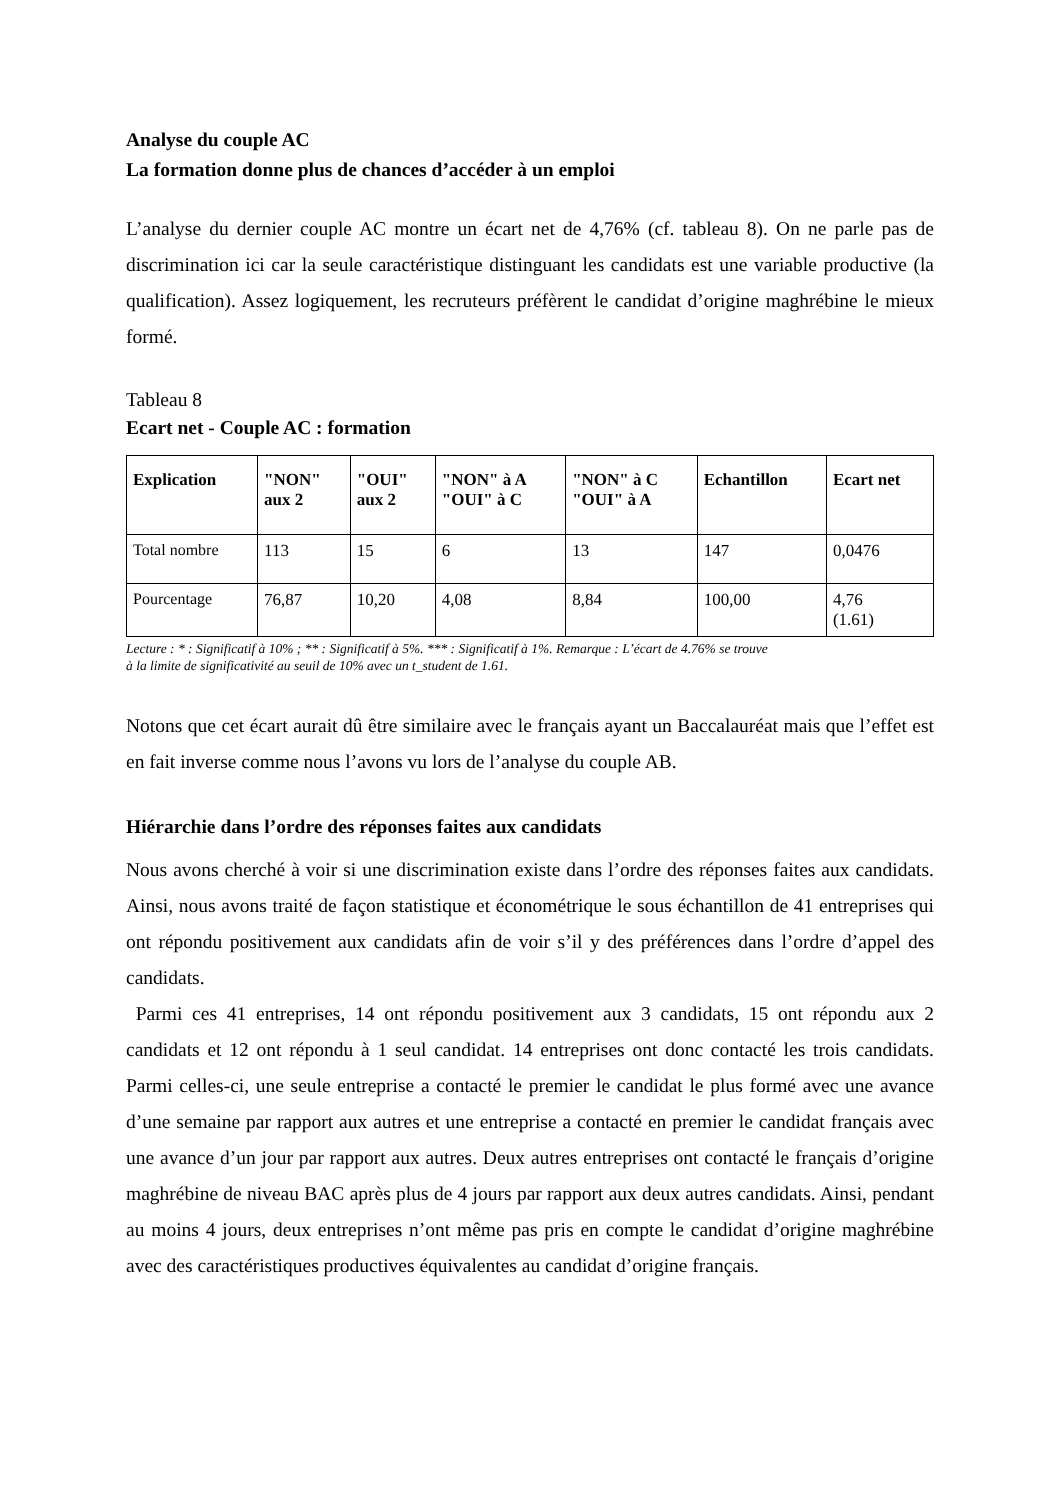Analyse du couple AC
La formation donne plus de chances d’accéder à un emploi
L’analyse du dernier couple AC montre un écart net de 4,76% (cf. tableau 8). On ne parle pas de discrimination ici car la seule caractéristique distinguant les candidats est une variable productive (la qualification). Assez logiquement, les recruteurs préfèrent le candidat d’origine maghrébine le mieux formé.
Tableau 8
Ecart net - Couple AC : formation
| Explication | "NON" aux 2 | "OUI" aux 2 | "NON" à A "OUI" à C | "NON" à C "OUI" à A | Echantillon | Ecart net |
| --- | --- | --- | --- | --- | --- | --- |
| Total nombre | 113 | 15 | 6 | 13 | 147 | 0,0476 |
| Pourcentage | 76,87 | 10,20 | 4,08 | 8,84 | 100,00 | 4,76 (1.61) |
Lecture : * : Significatif à 10% ; ** : Significatif à 5%. *** : Significatif à 1%. Remarque : L’écart de 4.76% se trouve
à la limite de significativité au seuil de 10% avec un t_student de 1.61.
Notons que cet écart aurait dû être similaire avec le français ayant un Baccalauréat mais que l’effet est en fait inverse comme nous l’avons vu lors de l’analyse du couple AB.
Hiérarchie dans l’ordre des réponses faites aux candidats
Nous avons cherché à voir si une discrimination existe dans l’ordre des réponses faites aux candidats. Ainsi, nous avons traité de façon statistique et économétrique le sous échantillon de 41 entreprises qui ont répondu positivement aux candidats afin de voir s’il y des préférences dans l’ordre d’appel des candidats.
Parmi ces 41 entreprises, 14 ont répondu positivement aux 3 candidats, 15 ont répondu aux 2 candidats et 12 ont répondu à 1 seul candidat. 14 entreprises ont donc contacté les trois candidats. Parmi celles-ci, une seule entreprise a contacté le premier le candidat le plus formé avec une avance d’une semaine par rapport aux autres et une entreprise a contacté en premier le candidat français avec une avance d’un jour par rapport aux autres. Deux autres entreprises ont contacté le français d’origine maghrébine de niveau BAC après plus de 4 jours par rapport aux deux autres candidats. Ainsi, pendant au moins 4 jours, deux entreprises n’ont même pas pris en compte le candidat d’origine maghrébine avec des caractéristiques productives équivalentes au candidat d’origine français.